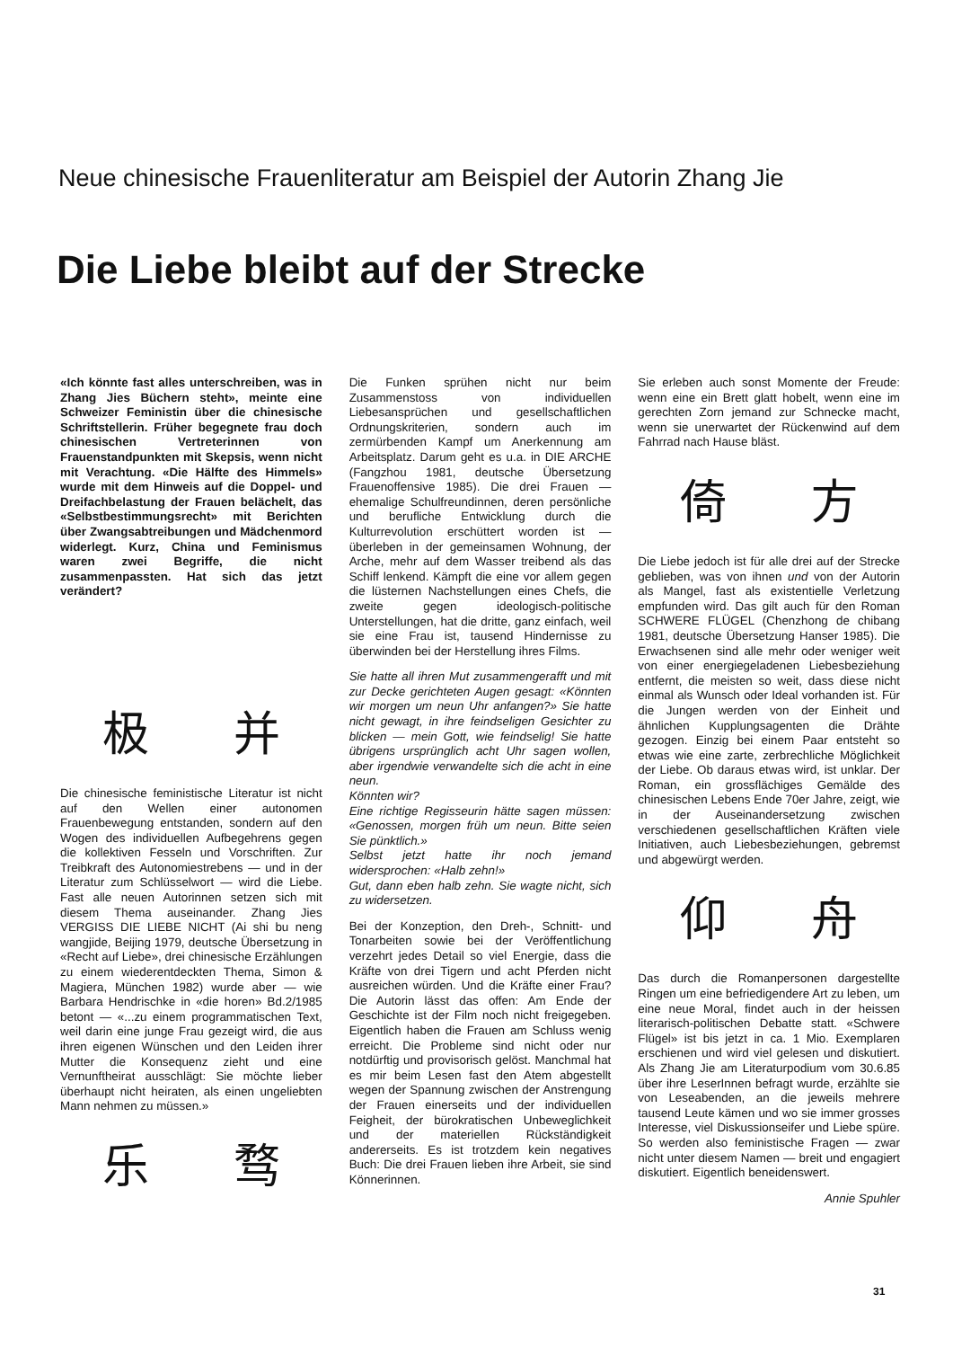Neue chinesische Frauenliteratur am Beispiel der Autorin Zhang Jie
Die Liebe bleibt auf der Strecke
«Ich könnte fast alles unterschreiben, was in Zhang Jies Büchern steht», meinte eine Schweizer Feministin über die chinesische Schriftstellerin. Früher begegnete frau doch chinesischen Vertreterinnen von Frauenstandpunkten mit Skepsis, wenn nicht mit Verachtung. «Die Hälfte des Himmels» wurde mit dem Hinweis auf die Doppel- und Dreifachbelastung der Frauen belächelt, das «Selbstbestimmungsrecht» mit Berichten über Zwangsabtreibungen und Mädchenmord widerlegt. Kurz, China und Feminismus waren zwei Begriffe, die nicht zusammenpassten. Hat sich das jetzt verändert?
极 并
Die chinesische feministische Literatur ist nicht auf den Wellen einer autonomen Frauenbewegung entstanden, sondern auf den Wogen des individuellen Aufbegehrens gegen die kollektiven Fesseln und Vorschriften. Zur Treibkraft des Autonomiestrebens — und in der Literatur zum Schlüsselwort — wird die Liebe. Fast alle neuen Autorinnen setzen sich mit diesem Thema auseinander. Zhang Jies VERGISS DIE LIEBE NICHT (Ai shi bu neng wangjide, Beijing 1979, deutsche Übersetzung in «Recht auf Liebe», drei chinesische Erzählungen zu einem wiederentdeckten Thema, Simon & Magiera, München 1982) wurde aber — wie Barbara Hendrischke in «die horen» Bd.2/1985 betont — «...zu einem programmatischen Text, weil darin eine junge Frau gezeigt wird, die aus ihren eigenen Wünschen und den Leiden ihrer Mutter die Konsequenz zieht und eine Vernunftheirat ausschlägt: Sie möchte lieber überhaupt nicht heiraten, als einen ungeliebten Mann nehmen zu müssen.»
乐 骛
Die Funken sprühen nicht nur beim Zusammenstoss von individuellen Liebesansprüchen und gesellschaftlichen Ordnungskriterien, sondern auch im zermürbenden Kampf um Anerkennung am Arbeitsplatz. Darum geht es u.a. in DIE ARCHE (Fangzhou 1981, deutsche Übersetzung Frauenoffensive 1985). Die drei Frauen — ehemalige Schulfreundinnen, deren persönliche und berufliche Entwicklung durch die Kulturrevolution erschüttert worden ist — überleben in der gemeinsamen Wohnung, der Arche, mehr auf dem Wasser treibend als das Schiff lenkend. Kämpft die eine vor allem gegen die lüsternen Nachstellungen eines Chefs, die zweite gegen ideologisch-politische Unterstellungen, hat die dritte, ganz einfach, weil sie eine Frau ist, tausend Hindernisse zu überwinden bei der Herstellung ihres Films.
Sie hatte all ihren Mut zusammengerafft und mit zur Decke gerichteten Augen gesagt: «Könnten wir morgen um neun Uhr anfangen?» Sie hatte nicht gewagt, in ihre feindseligen Gesichter zu blicken — mein Gott, wie feindselig! Sie hatte übrigens ursprünglich acht Uhr sagen wollen, aber irgendwie verwandelte sich die acht in eine neun.
Könnten wir?
Eine richtige Regisseurin hätte sagen müssen: «Genossen, morgen früh um neun. Bitte seien Sie pünktlich.»
Selbst jetzt hatte ihr noch jemand widersprochen: «Halb zehn!»
Gut, dann eben halb zehn. Sie wagte nicht, sich zu widersetzen.
Bei der Konzeption, den Dreh-, Schnitt- und Tonarbeiten sowie bei der Veröffentlichung verzehrt jedes Detail so viel Energie, dass die Kräfte von drei Tigern und acht Pferden nicht ausreichen würden. Und die Kräfte einer Frau? Die Autorin lässt das offen: Am Ende der Geschichte ist der Film noch nicht freigegeben. Eigentlich haben die Frauen am Schluss wenig erreicht. Die Probleme sind nicht oder nur notdürftig und provisorisch gelöst. Manchmal hat es mir beim Lesen fast den Atem abgestellt wegen der Spannung zwischen der Anstrengung der Frauen einerseits und der individuellen Feigheit, der bürokratischen Unbeweglichkeit und der materiellen Rückständigkeit andererseits. Es ist trotzdem kein negatives Buch: Die drei Frauen lieben ihre Arbeit, sie sind Könnerinnen.
Sie erleben auch sonst Momente der Freude: wenn eine ein Brett glatt hobelt, wenn eine im gerechten Zorn jemand zur Schnecke macht, wenn sie unerwartet der Rückenwind auf dem Fahrrad nach Hause bläst.
倚 方
Die Liebe jedoch ist für alle drei auf der Strecke geblieben, was von ihnen und von der Autorin als Mangel, fast als existentielle Verletzung empfunden wird. Das gilt auch für den Roman SCHWERE FLÜGEL (Chenzhong de chibang 1981, deutsche Übersetzung Hanser 1985). Die Erwachsenen sind alle mehr oder weniger weit von einer energiegeladenen Liebesbeziehung entfernt, die meisten so weit, dass diese nicht einmal als Wunsch oder Ideal vorhanden ist. Für die Jungen werden von der Einheit und ähnlichen Kupplungsagenten die Drähte gezogen. Einzig bei einem Paar entsteht so etwas wie eine zarte, zerbrechliche Möglichkeit der Liebe. Ob daraus etwas wird, ist unklar. Der Roman, ein grossflächiges Gemälde des chinesischen Lebens Ende 70er Jahre, zeigt, wie in der Auseinandersetzung zwischen verschiedenen gesellschaftlichen Kräften viele Initiativen, auch Liebesbeziehungen, gebremst und abgewürgt werden.
仰 舟
Das durch die Romanpersonen dargestellte Ringen um eine befriedigendere Art zu leben, um eine neue Moral, findet auch in der heissen literarisch-politischen Debatte statt. «Schwere Flügel» ist bis jetzt in ca. 1 Mio. Exemplaren erschienen und wird viel gelesen und diskutiert. Als Zhang Jie am Literaturpodium vom 30.6.85 über ihre LeserInnen befragt wurde, erzählte sie von Leseabenden, an die jeweils mehrere tausend Leute kämen und wo sie immer grosses Interesse, viel Diskussionseifer und Liebe spüre. So werden also feministische Fragen — zwar nicht unter diesem Namen — breit und engagiert diskutiert. Eigentlich beneidenswert.
Annie Spuhler
31